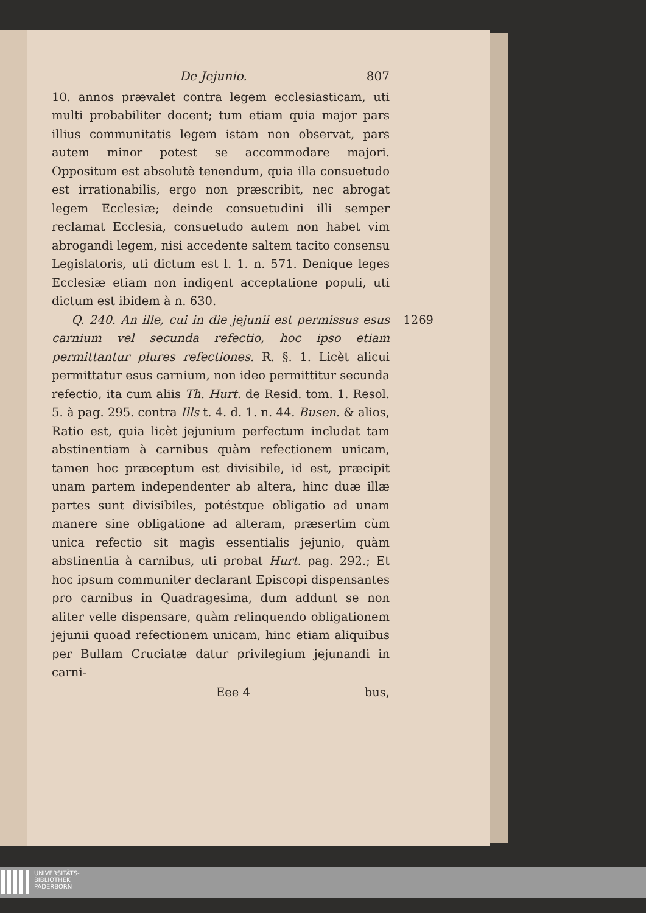De Jejunio. 807
10. annos prævalet contra legem ecclesiasticam, uti multi probabiliter docent; tum etiam quia major pars illius communitatis legem istam non observat, pars autem minor potest se accommodare majori. Oppositum est absolutè tenendum, quia illa consuetudo est irrationabilis, ergo non præscribit, nec abrogat legem Ecclesiæ; deinde consuetudini illi semper reclamat Ecclesia, consuetudo autem non habet vim abrogandi legem, nisi accedente saltem tacito consensu Legislatoris, uti dictum est l. 1. n. 571. Denique leges Ecclesiæ etiam non indigent acceptatione populi, uti dictum est ibidem à n. 630.
Q. 240. An ille, cui in die jejunii est permissus esus carnium vel secunda refectio, hoc ipso etiam permittantur plures refectiones. R. §. 1. Licèt alicui permittatur esus carnium, non ideo permittitur secunda refectio, ita cum aliis Th. Hurt. de Resid. tom. 1. Resol. 5. à pag. 295. contra Ills t. 4. d. 1. n. 44. Busen. & alios, Ratio est, quia licèt jejunium perfectum includat tam abstinentiam à carnibus quàm refectionem unicam, tamen hoc præceptum est divisibile, id est, præcipit unam partem independenter ab altera, hinc duæ illæ partes sunt divisibiles, potéstque obligatio ad unam manere sine obligatione ad alteram, præsertim cùm unica refectio sit magìs essentialis jejunio, quàm abstinentia à carnibus, uti probat Hurt. pag. 292.; Et hoc ipsum communiter declarant Episcopi dispensantes pro carnibus in Quadragesima, dum addunt se non aliter velle dispensare, quàm relinquendo obligationem jejunii quoad refectionem unicam, hinc etiam aliquibus per Bullam Cruciatæ datur privilegium jejunandi in carni- 1269
Eee 4 bus,
UNIVERSITÄTS-
BIBLIOTHEK
PADERBORN